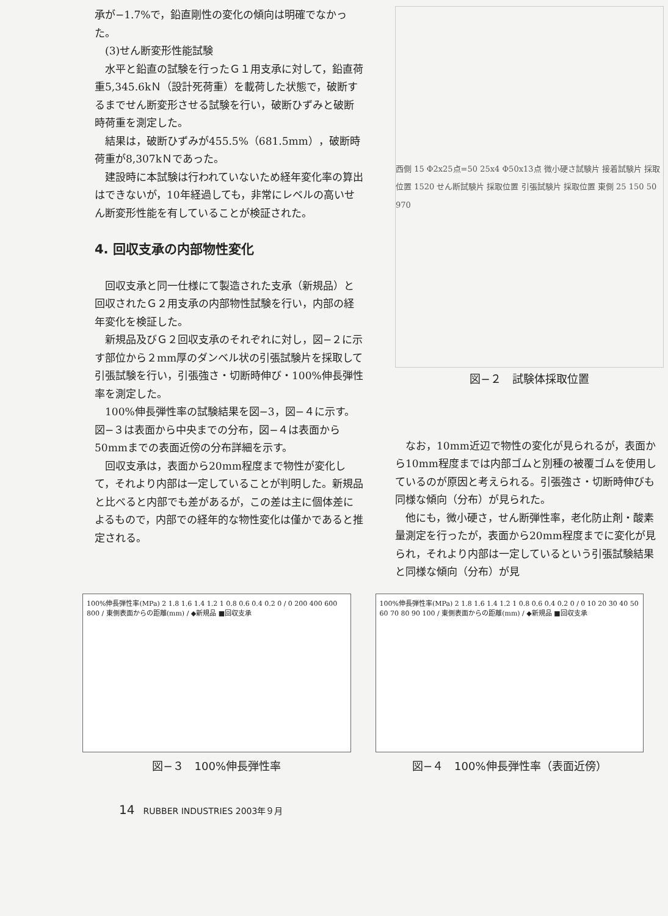承が−1.7%で，鉛直剛性の変化の傾向は明確でなかった。
(3)せん断変形性能試験
水平と鉛直の試験を行ったＧ１用支承に対して，鉛直荷重5,345.6kＮ（設計死荷重）を載荷した状態で，破断するまでせん断変形させる試験を行い，破断ひずみと破断時荷重を測定した。
結果は，破断ひずみが455.5%（681.5mm），破断時荷重が8,307kＮであった。
建設時に本試験は行われていないため経年変化率の算出はできないが，10年経過しても，非常にレベルの高いせん断変形性能を有していることが検証された。
4. 回収支承の内部物性変化
回収支承と同一仕様にて製造された支承（新規品）と回収されたＧ２用支承の内部物性試験を行い，内部の経年変化を検証した。
新規品及びＧ２回収支承のそれぞれに対し，図−２に示す部位から２mm厚のダンベル状の引張試験片を採取して引張試験を行い，引張強さ・切断時伸び・100%伸長弾性率を測定した。
100%伸長弾性率の試験結果を図−3，図−４に示す。図−３は表面から中央までの分布，図−４は表面から50mmまでの表面近傍の分布詳細を示す。
回収支承は，表面から20mm程度まで物性が変化して，それより内部は一定していることが判明した。新規品と比べると内部でも差があるが，この差は主に個体差によるもので，内部での経年的な物性変化は僅かであると推定される。
西側 15 Φ2x25点=50 25x4 Φ50x13点 微小硬さ試験片 接着試験片 採取位置 1520 せん断試験片 採取位置 引張試験片 採取位置 東側 25 150 50 970
図−２　試験体採取位置
なお，10mm近辺で物性の変化が見られるが，表面から10mm程度までは内部ゴムと別種の被覆ゴムを使用しているのが原因と考えられる。引張強さ・切断時伸びも同様な傾向（分布）が見られた。
他にも，微小硬さ，せん断弾性率，老化防止剤・酸素量測定を行ったが，表面から20mm程度までに変化が見られ，それより内部は一定しているという引張試験結果と同様な傾向（分布）が見
100%伸長弾性率(MPa) 2 1.8 1.6 1.4 1.2 1 0.8 0.6 0.4 0.2 0 / 0 200 400 600 800 / 東側表面からの距離(mm) / ◆新規品 ■回収支承
図−３　100%伸長弾性率
100%伸長弾性率(MPa) 2 1.8 1.6 1.4 1.2 1 0.8 0.6 0.4 0.2 0 / 0 10 20 30 40 50 60 70 80 90 100 / 東側表面からの距離(mm) / ◆新規品 ■回収支承
図−４　100%伸長弾性率（表面近傍）
14　RUBBER INDUSTRIES 2003年９月